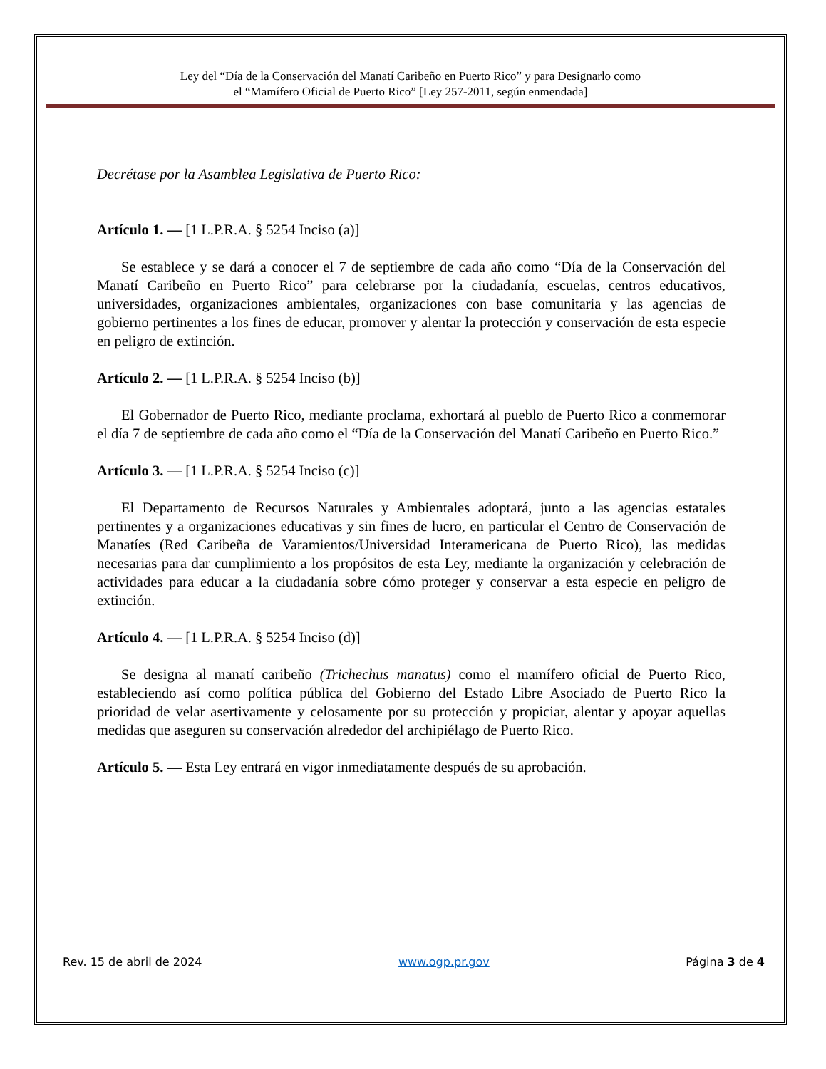Ley del “Día de la Conservación del Manatí Caribeño en Puerto Rico” y para Designarlo como
el “Mamífero Oficial de Puerto Rico” [Ley 257-2011, según enmendada]
Decrétase por la Asamblea Legislativa de Puerto Rico:
Artículo 1. — [1 L.P.R.A. § 5254 Inciso (a)]
Se establece y se dará a conocer el 7 de septiembre de cada año como “Día de la Conservación del Manatí Caribeño en Puerto Rico” para celebrarse por la ciudadanía, escuelas, centros educativos, universidades, organizaciones ambientales, organizaciones con base comunitaria y las agencias de gobierno pertinentes a los fines de educar, promover y alentar la protección y conservación de esta especie en peligro de extinción.
Artículo 2. — [1 L.P.R.A. § 5254 Inciso (b)]
El Gobernador de Puerto Rico, mediante proclama, exhortará al pueblo de Puerto Rico a conmemorar el día 7 de septiembre de cada año como el “Día de la Conservación del Manatí Caribeño en Puerto Rico.”
Artículo 3. — [1 L.P.R.A. § 5254 Inciso (c)]
El Departamento de Recursos Naturales y Ambientales adoptará, junto a las agencias estatales pertinentes y a organizaciones educativas y sin fines de lucro, en particular el Centro de Conservación de Manatíes (Red Caribeña de Varamientos/Universidad Interamericana de Puerto Rico), las medidas necesarias para dar cumplimiento a los propósitos de esta Ley, mediante la organización y celebración de actividades para educar a la ciudadanía sobre cómo proteger y conservar a esta especie en peligro de extinción.
Artículo 4. — [1 L.P.R.A. § 5254 Inciso (d)]
Se designa al manatí caribeño (Trichechus manatus) como el mamífero oficial de Puerto Rico, estableciendo así como política pública del Gobierno del Estado Libre Asociado de Puerto Rico la prioridad de velar asertivamente y celosamente por su protección y propiciar, alentar y apoyar aquellas medidas que aseguren su conservación alrededor del archipiélago de Puerto Rico.
Artículo 5. — Esta Ley entrará en vigor inmediatamente después de su aprobación.
Rev. 15 de abril de 2024 www.ogp.pr.gov Página 3 de 4